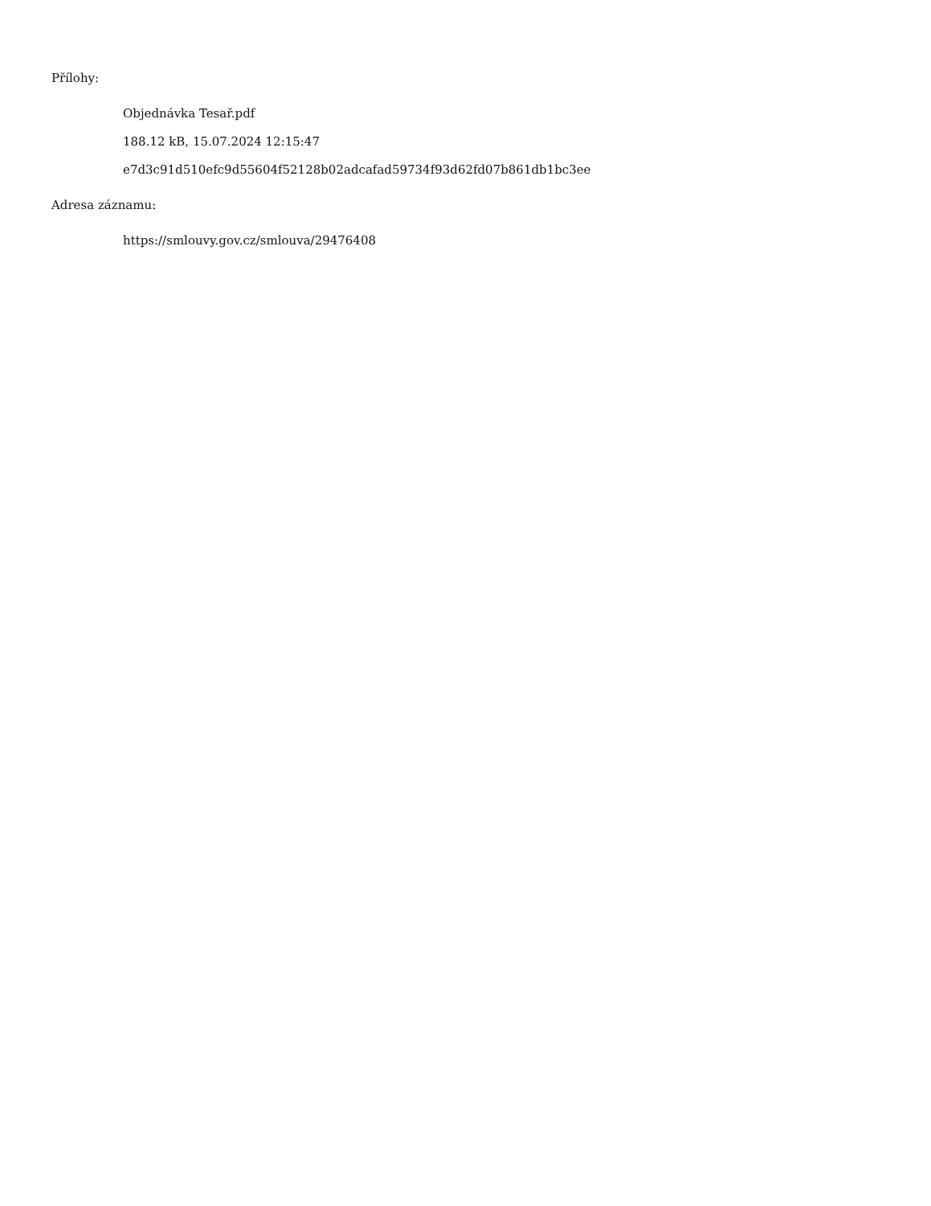Přílohy:
Objednávka Tesař.pdf
188.12 kB, 15.07.2024 12:15:47
e7d3c91d510efc9d55604f52128b02adcafad59734f93d62fd07b861db1bc3ee
Adresa záznamu:
https://smlouvy.gov.cz/smlouva/29476408